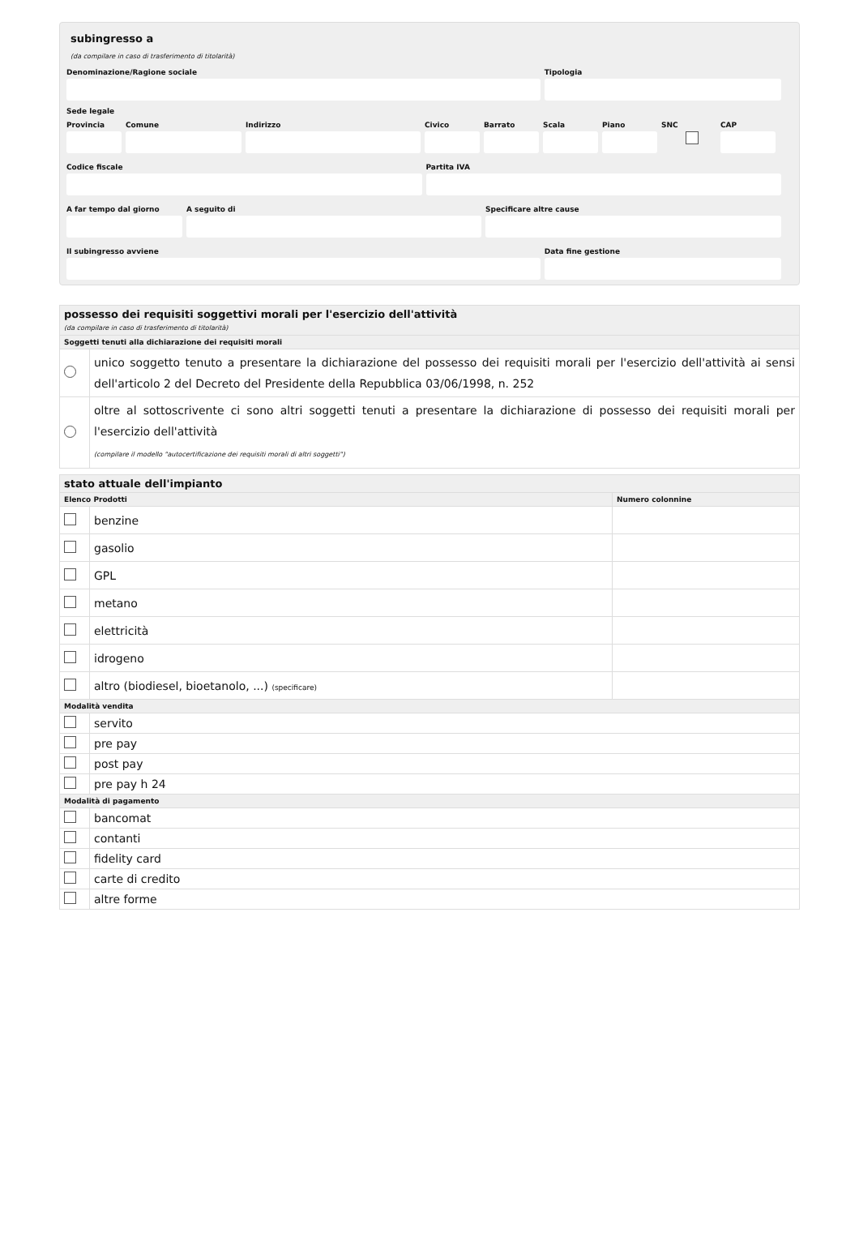subingresso a
(da compilare in caso di trasferimento di titolarità)
Denominazione/Ragione sociale Tipologia
Sede legale
Provincia
Comune Indirizzo Civico Barrato Scala Piano SNC CAP
Codice fiscale Partita IVA
A far tempo dal giorno
A seguito di Specificare altre cause
Il subingresso avviene Data fine gestione
| possesso dei requisiti soggettivi morali per l'esercizio dell'attività (da compilare in caso di trasferimento di titolarità) | |
| Soggetti tenuti alla dichiarazione dei requisiti morali | |
| | unico soggetto tenuto a presentare la dichiarazione del possesso dei requisiti morali per l'esercizio dell'attività ai sensi dell'articolo 2 del Decreto del Presidente della Repubblica 03/06/1998, n. 252 |
| | oltre al sottoscrivente ci sono altri soggetti tenuti a presentare la dichiarazione di possesso dei requisiti morali per l'esercizio dell'attività (compilare il modello "autocertificazione dei requisiti morali di altri soggetti") |
| stato attuale dell'impianto | | |
| Elenco Prodotti | | Numero colonnine |
| | benzine | |
| | gasolio | |
| | GPL | |
| | metano | |
| | elettricità | |
| | idrogeno | |
| | altro (biodiesel, bioetanolo, ...) (specificare) | |
| Modalità vendita | | |
| | servito | |
| | pre pay | |
| | post pay | |
| | pre pay h 24 | |
| Modalità di pagamento | | |
| | bancomat | |
| | contanti | |
| | fidelity card | |
| | carte di credito | |
| | altre forme | |